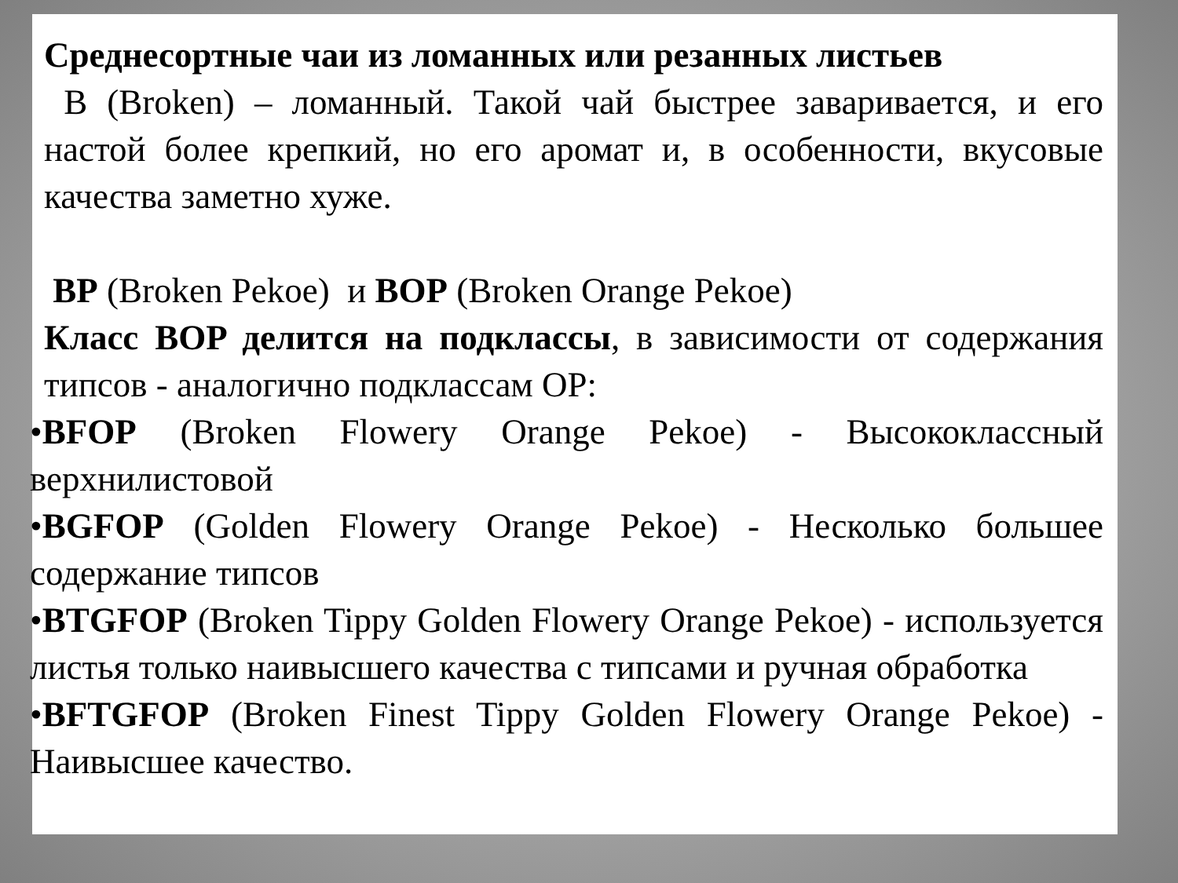Среднесортные чаи из ломанных или резанных листьев
B (Broken) – ломанный. Такой чай быстрее заваривается, и его настой более крепкий, но его аромат и, в особенности, вкусовые качества заметно хуже.
BP (Broken Pekoe) и BOP (Broken Orange Pekoe)
Класс BOP делится на подклассы, в зависимости от содержания типсов - аналогично подклассам OP:
•BFOP (Broken Flowery Orange Pekoe) - Высококлассный верхнилистовой
•BGFOP (Golden Flowery Orange Pekoe) - Несколько большее содержание типсов
•BTGFOP (Broken Tippy Golden Flowery Orange Pekoe) - используется листья только наивысшего качества с типсами и ручная обработка
•BFTGFOP (Broken Finest Tippy Golden Flowery Orange Pekoe) - Наивысшее качество.